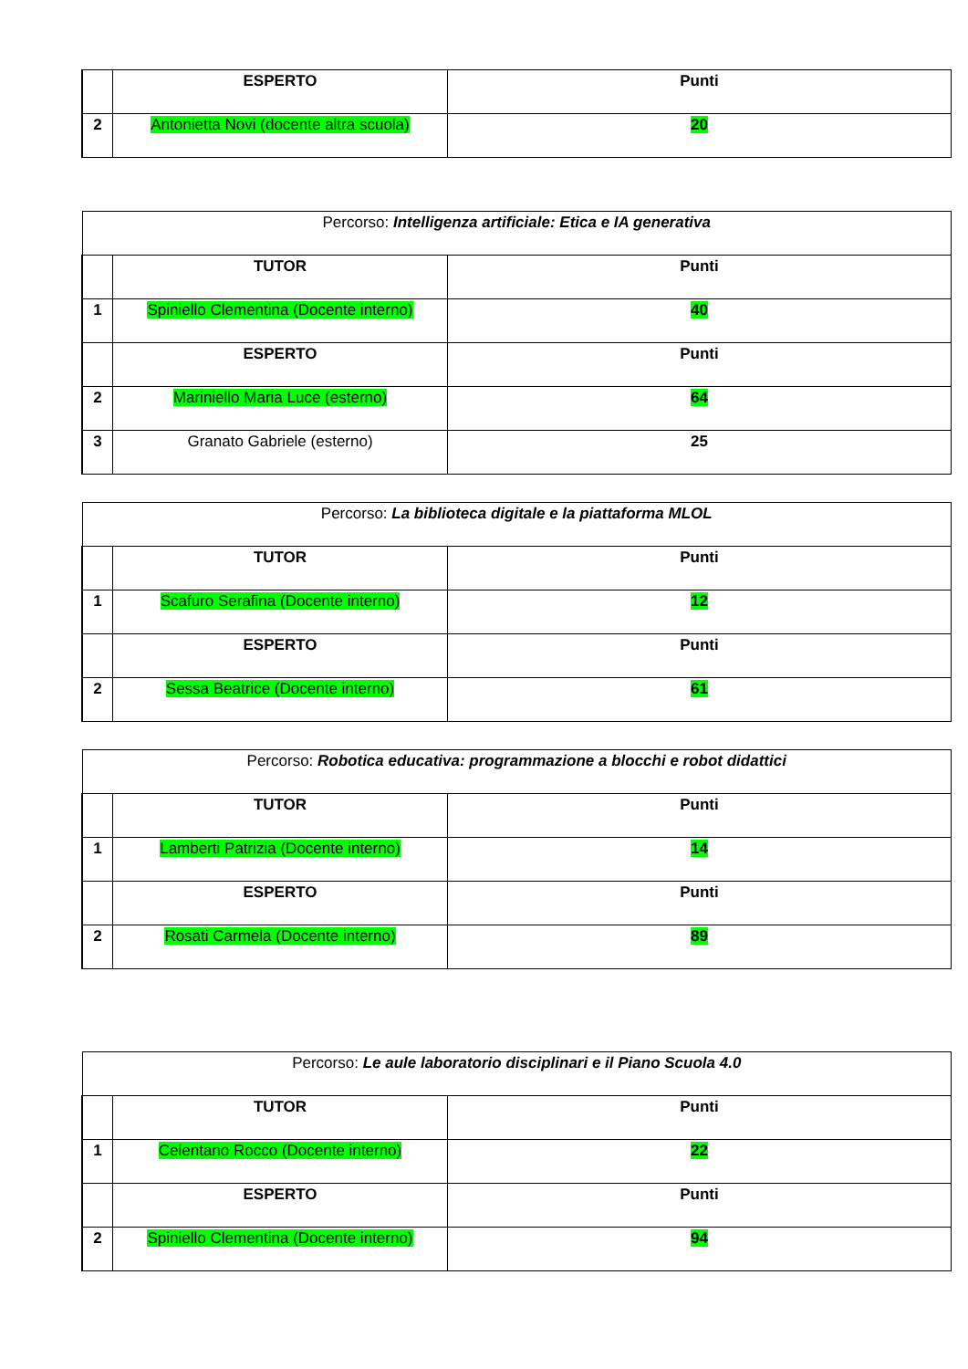| | ESPERTO | Punti |
| 2 | Antonietta Novi (docente altra scuola) | 20 |
| Percorso: Intelligenza artificiale: Etica e IA generativa | | |
| | TUTOR | Punti |
| 1 | Spiniello Clementina (Docente interno) | 40 |
| | ESPERTO | Punti |
| 2 | Mariniello Maria Luce (esterno) | 64 |
| 3 | Granato Gabriele (esterno) | 25 |
| Percorso: La biblioteca digitale e la piattaforma MLOL | | |
| | TUTOR | Punti |
| 1 | Scafuro Serafina (Docente interno) | 12 |
| | ESPERTO | Punti |
| 2 | Sessa Beatrice (Docente interno) | 61 |
| Percorso: Robotica educativa: programmazione a blocchi e robot didattici | | |
| | TUTOR | Punti |
| 1 | Lamberti Patrizia (Docente interno) | 14 |
| | ESPERTO | Punti |
| 2 | Rosati Carmela (Docente interno) | 89 |
| Percorso: Le aule laboratorio disciplinari e il Piano Scuola 4.0 | | |
| | TUTOR | Punti |
| 1 | Celentano Rocco (Docente interno) | 22 |
| | ESPERTO | Punti |
| 2 | Spiniello Clementina (Docente interno) | 94 |